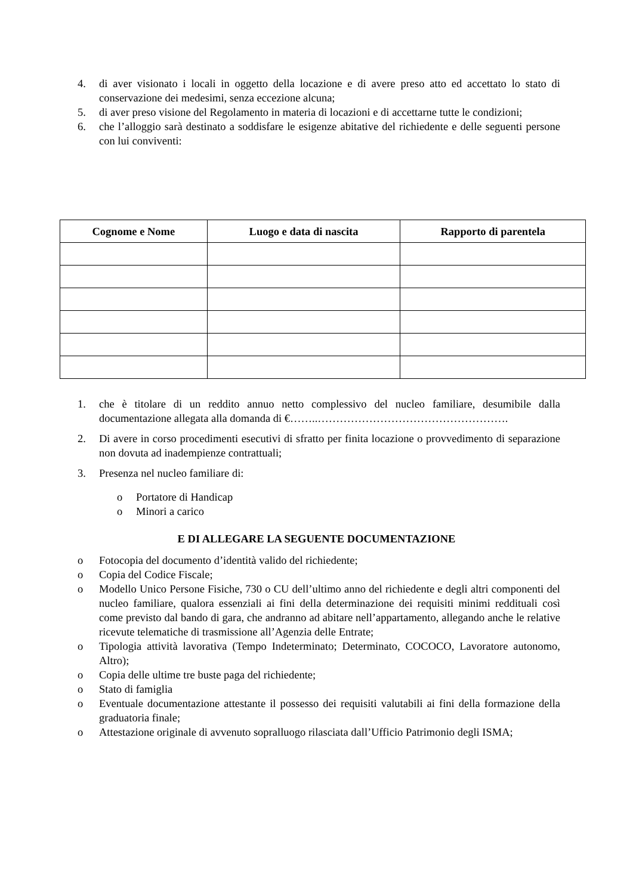4. di aver visionato i locali in oggetto della locazione e di avere preso atto ed accettato lo stato di conservazione dei medesimi, senza eccezione alcuna;
5. di aver preso visione del Regolamento in materia di locazioni e di accettarne tutte le condizioni;
6. che l’alloggio sarà destinato a soddisfare le esigenze abitative del richiedente e delle seguenti persone con lui conviventi:
| Cognome e Nome | Luogo e data di nascita | Rapporto di parentela |
| --- | --- | --- |
1. che è titolare di un reddito annuo netto complessivo del nucleo familiare, desumibile dalla documentazione allegata alla domanda di €……..…………………………………………….
2. Di avere in corso procedimenti esecutivi di sfratto per finita locazione o provvedimento di separazione non dovuta ad inadempienze contrattuali;
3. Presenza nel nucleo familiare di:
o Portatore di Handicap
o Minori a carico
E DI ALLEGARE LA SEGUENTE DOCUMENTAZIONE
o Fotocopia del documento d’identità valido del richiedente;
o Copia del Codice Fiscale;
o Modello Unico Persone Fisiche, 730 o CU dell’ultimo anno del richiedente e degli altri componenti del nucleo familiare, qualora essenziali ai fini della determinazione dei requisiti minimi reddituali così come previsto dal bando di gara, che andranno ad abitare nell’appartamento, allegando anche le relative ricevute telematiche di trasmissione all’Agenzia delle Entrate;
o Tipologia attività lavorativa (Tempo Indeterminato; Determinato, COCOCO, Lavoratore autonomo, Altro);
o Copia delle ultime tre buste paga del richiedente;
o Stato di famiglia
o Eventuale documentazione attestante il possesso dei requisiti valutabili ai fini della formazione della graduatoria finale;
o Attestazione originale di avvenuto sopralluogo rilasciata dall’Ufficio Patrimonio degli ISMA;